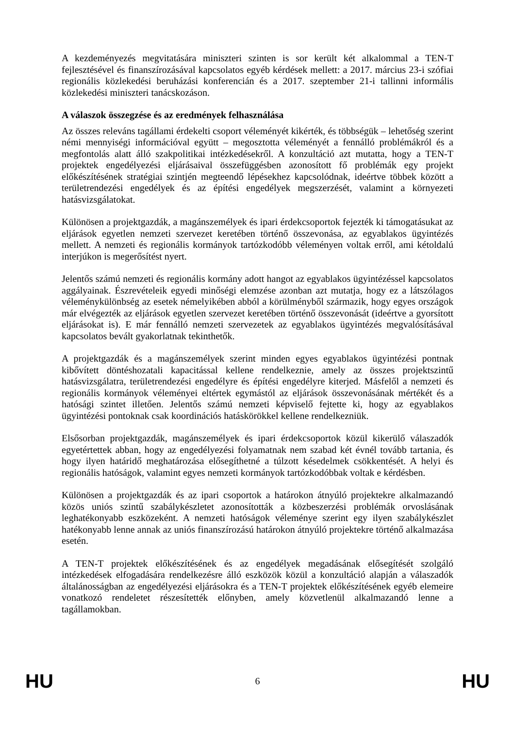A kezdeményezés megvitatására miniszteri szinten is sor került két alkalommal a TEN-T fejlesztésével és finanszírozásával kapcsolatos egyéb kérdések mellett: a 2017. március 23-i szófiai regionális közlekedési beruházási konferencián és a 2017. szeptember 21-i tallinni informális közlekedési miniszteri tanácskozáson.
A válaszok összegzése és az eredmények felhasználása
Az összes releváns tagállami érdekelti csoport véleményét kikérték, és többségük – lehetőség szerint némi mennyiségi információval együtt – megosztotta véleményét a fennálló problémákról és a megfontolás alatt álló szakpolitikai intézkedésekről. A konzultáció azt mutatta, hogy a TEN-T projektek engedélyezési eljárásaival összefüggésben azonosított fő problémák egy projekt előkészítésének stratégiai szintjén megteendő lépésekhez kapcsolódnak, ideértve többek között a területrendezési engedélyek és az építési engedélyek megszerzését, valamint a környezeti hatásvizsgálatokat.
Különösen a projektgazdák, a magánszemélyek és ipari érdekcsoportok fejezték ki támogatásukat az eljárások egyetlen nemzeti szervezet keretében történő összevonása, az egyablakos ügyintézés mellett. A nemzeti és regionális kormányok tartózkodóbb véleményen voltak erről, ami kétoldalú interjúkon is megerősítést nyert.
Jelentős számú nemzeti és regionális kormány adott hangot az egyablakos ügyintézéssel kapcsolatos aggályainak. Észrevételeik egyedi minőségi elemzése azonban azt mutatja, hogy ez a látszólagos véleménykülönbség az esetek némelyikében abból a körülményből származik, hogy egyes országok már elvégezték az eljárások egyetlen szervezet keretében történő összevonását (ideértve a gyorsított eljárásokat is). E már fennálló nemzeti szervezetek az egyablakos ügyintézés megvalósításával kapcsolatos bevált gyakorlatnak tekinthetők.
A projektgazdák és a magánszemélyek szerint minden egyes egyablakos ügyintézési pontnak kibővített döntéshozatali kapacitással kellene rendelkeznie, amely az összes projektszintű hatásvizsgálatra, területrendezési engedélyre és építési engedélyre kiterjed. Másfelől a nemzeti és regionális kormányok véleményei eltértek egymástól az eljárások összevonásának mértékét és a hatósági szintet illetően. Jelentős számú nemzeti képviselő fejtette ki, hogy az egyablakos ügyintézési pontoknak csak koordinációs hatáskörökkel kellene rendelkezniük.
Elsősorban projektgazdák, magánszemélyek és ipari érdekcsoportok közül kikerülő válaszadók egyetértettek abban, hogy az engedélyezési folyamatnak nem szabad két évnél tovább tartania, és hogy ilyen határidő meghatározása elősegíthetné a túlzott késedelmek csökkentését. A helyi és regionális hatóságok, valamint egyes nemzeti kormányok tartózkodóbbak voltak e kérdésben.
Különösen a projektgazdák és az ipari csoportok a határokon átnyúló projektekre alkalmazandó közös uniós szintű szabálykészletet azonosították a közbeszerzési problémák orvoslásának leghatékonyabb eszközeként. A nemzeti hatóságok véleménye szerint egy ilyen szabálykészlet hatékonyabb lenne annak az uniós finanszírozású határokon átnyúló projektekre történő alkalmazása esetén.
A TEN-T projektek előkészítésének és az engedélyek megadásának elősegítését szolgáló intézkedések elfogadására rendelkezésre álló eszközök közül a konzultáció alapján a válaszadók általánosságban az engedélyezési eljárásokra és a TEN-T projektek előkészítésének egyéb elemeire vonatkozó rendeletet részesítették előnyben, amely közvetlenül alkalmazandó lenne a tagállamokban.
HU 6 HU